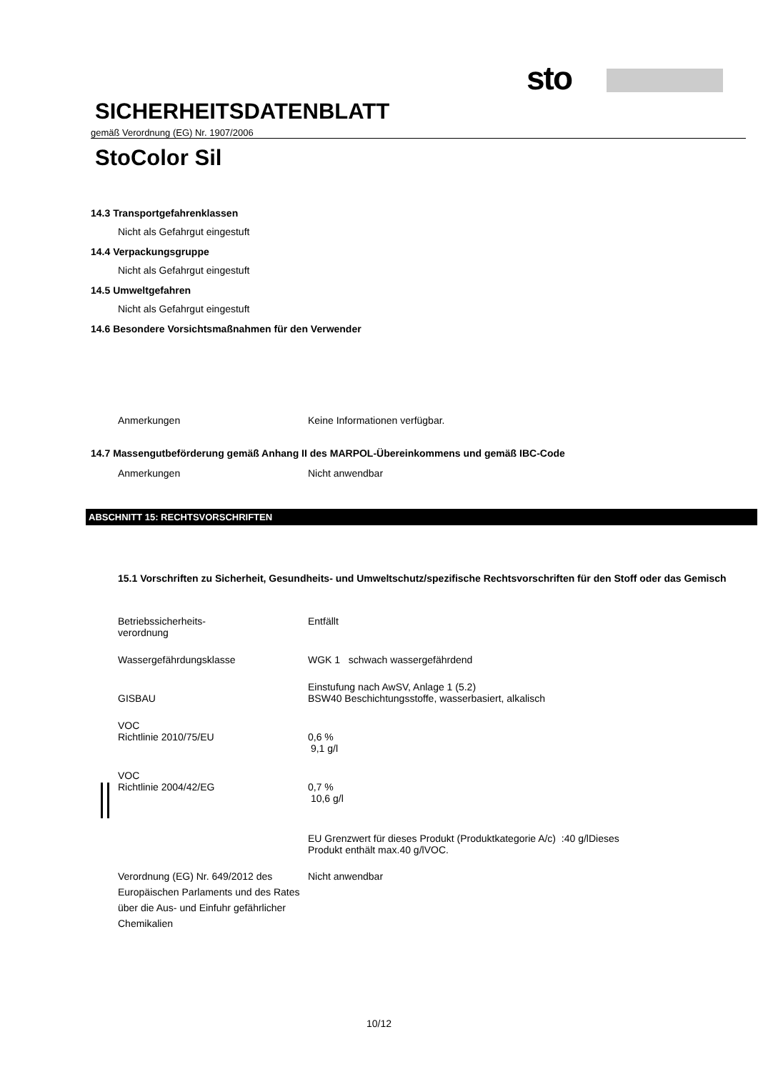sto
SICHERHEITSDATENBLATT
gemäß Verordnung (EG) Nr. 1907/2006
StoColor Sil
14.3 Transportgefahrenklassen
Nicht als Gefahrgut eingestuft
14.4 Verpackungsgruppe
Nicht als Gefahrgut eingestuft
14.5 Umweltgefahren
Nicht als Gefahrgut eingestuft
14.6 Besondere Vorsichtsmaßnahmen für den Verwender
Anmerkungen Keine Informationen verfügbar.
14.7 Massengutbeförderung gemäß Anhang II des MARPOL-Übereinkommens und gemäß IBC-Code
Anmerkungen Nicht anwendbar
ABSCHNITT 15: RECHTSVORSCHRIFTEN
15.1 Vorschriften zu Sicherheit, Gesundheits- und Umweltschutz/spezifische Rechtsvorschriften für den Stoff oder das Gemisch
Betriebssicherheits-
verordnung
Entfällt
Wassergefährdungsklasse WGK 1 schwach wassergefährdend
GISBAU Einstufung nach AwSV, Anlage 1 (5.2)
BSW40 Beschichtungsstoffe, wasserbasiert, alkalisch
VOC
Richtlinie 2010/75/EU
0,6 %
9,1 g/l
VOC
Richtlinie 2004/42/EG
0,7 %
10,6 g/l
EU Grenzwert für dieses Produkt (Produktkategorie A/c) :40 g/lDieses
Produkt enthält max.40 g/lVOC.
Verordnung (EG) Nr. 649/2012 des Europäischen Parlaments und des Rates über die Aus- und Einfuhr gefährlicher Chemikalien
Nicht anwendbar
10/12